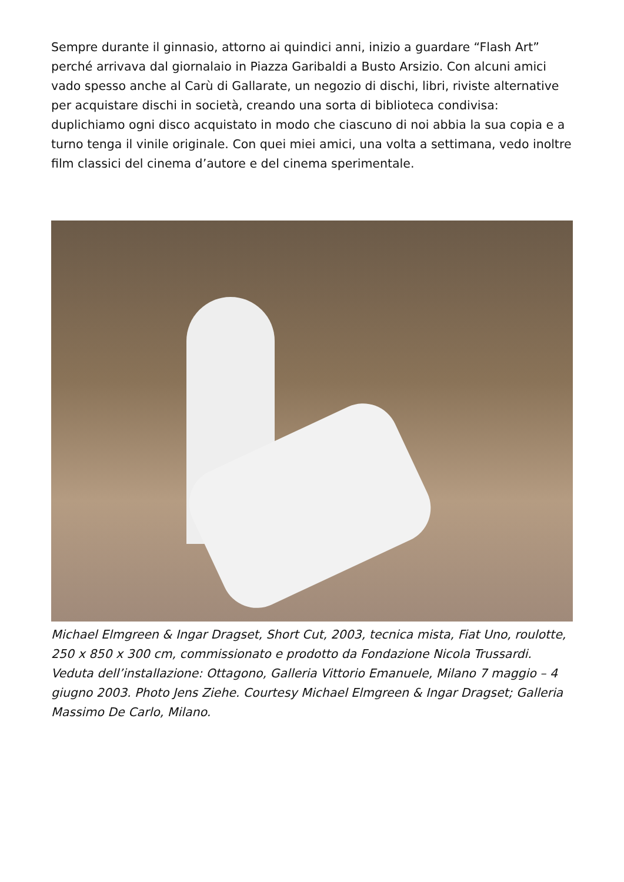Sempre durante il ginnasio, attorno ai quindici anni, inizio a guardare “Flash Art” perché arrivava dal giornalaio in Piazza Garibaldi a Busto Arsizio. Con alcuni amici vado spesso anche al Carù di Gallarate, un negozio di dischi, libri, riviste alternative per acquistare dischi in società, creando una sorta di biblioteca condivisa: duplichiamo ogni disco acquistato in modo che ciascuno di noi abbia la sua copia e a turno tenga il vinile originale. Con quei miei amici, una volta a settimana, vedo inoltre film classici del cinema d’autore e del cinema sperimentale.
Michael Elmgreen & Ingar Dragset, Short Cut, 2003, tecnica mista, Fiat Uno, roulotte, 250 x 850 x 300 cm, commissionato e prodotto da Fondazione Nicola Trussardi. Veduta dell’installazione: Ottagono, Galleria Vittorio Emanuele, Milano 7 maggio – 4 giugno 2003. Photo Jens Ziehe. Courtesy Michael Elmgreen & Ingar Dragset; Galleria Massimo De Carlo, Milano.